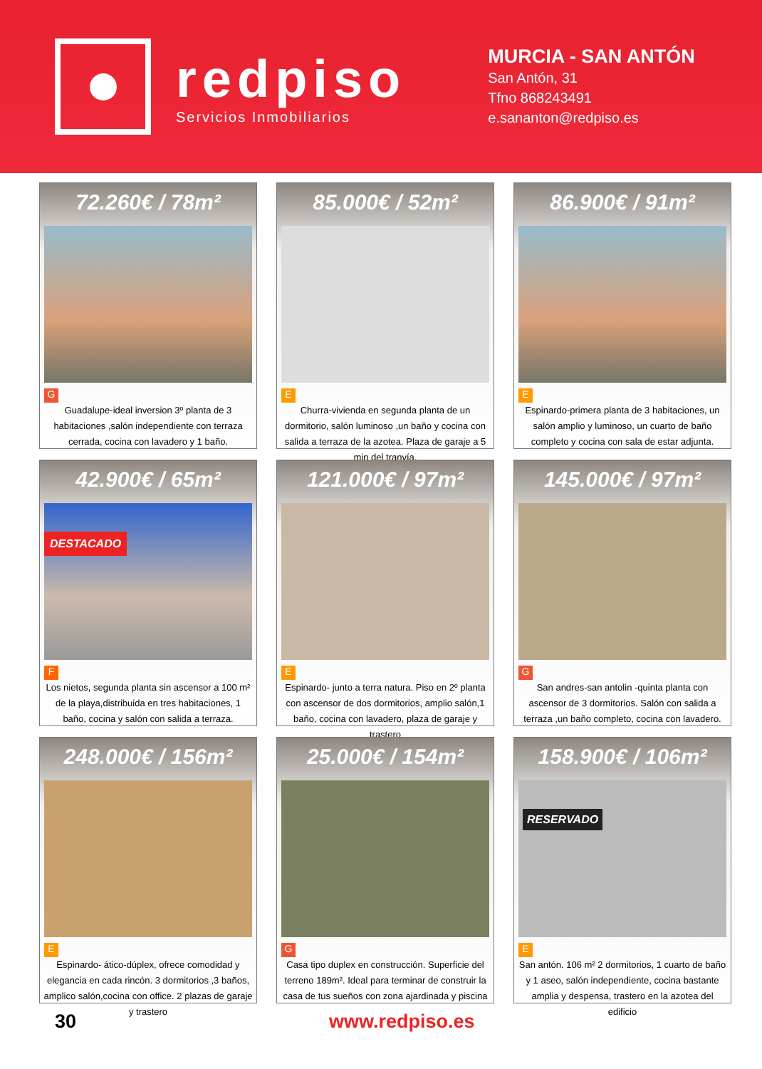redpiso
Servicios Inmobiliarios
MURCIA - SAN ANTÓN
San Antón, 31
Tfno 868243491
e.sananton@redpiso.es
72.260€ / 78m²
G
Guadalupe-ideal inversion 3º planta de 3 habitaciones ,salón independiente con terraza cerrada, cocina con lavadero y 1 baño.
85.000€ / 52m²
E
Churra-vivienda en segunda planta de un dormitorio, salón luminoso ,un baño y cocina con salida a terraza de la azotea. Plaza de garaje a 5 min del tranvía.
86.900€ / 91m²
E
Espinardo-primera planta de 3 habitaciones, un salón amplio y luminoso, un cuarto de baño completo y cocina con sala de estar adjunta.
42.900€ / 65m²
DESTACADO
F
Los nietos, segunda planta sin ascensor a 100 m² de la playa,distribuida en tres habitaciones, 1 baño, cocina y salón con salida a terraza.
121.000€ / 97m²
E
Espinardo- junto a terra natura. Piso en 2º planta con ascensor de dos dormitorios, amplio salón,1 baño, cocina con lavadero, plaza de garaje y trastero
145.000€ / 97m²
G
San andres-san antolin -quinta planta con ascensor de 3 dormitorios. Salón con salida a terraza ,un baño completo, cocina con lavadero.
248.000€ / 156m²
E
Espinardo- ático-dúplex, ofrece comodidad y elegancia en cada rincón. 3 dormitorios ,3 baños, amplico salón,cocina con office. 2 plazas de garaje y trastero
25.000€ / 154m²
G
Casa tipo duplex en construcción. Superficie del terreno 189m². Ideal para terminar de construir la casa de tus sueños con zona ajardinada y piscina
158.900€ / 106m²
RESERVADO
E
San antón. 106 m² 2 dormitorios, 1 cuarto de baño y 1 aseo, salón independiente, cocina bastante amplia y despensa, trastero en la azotea del edificio
30 www.redpiso.es